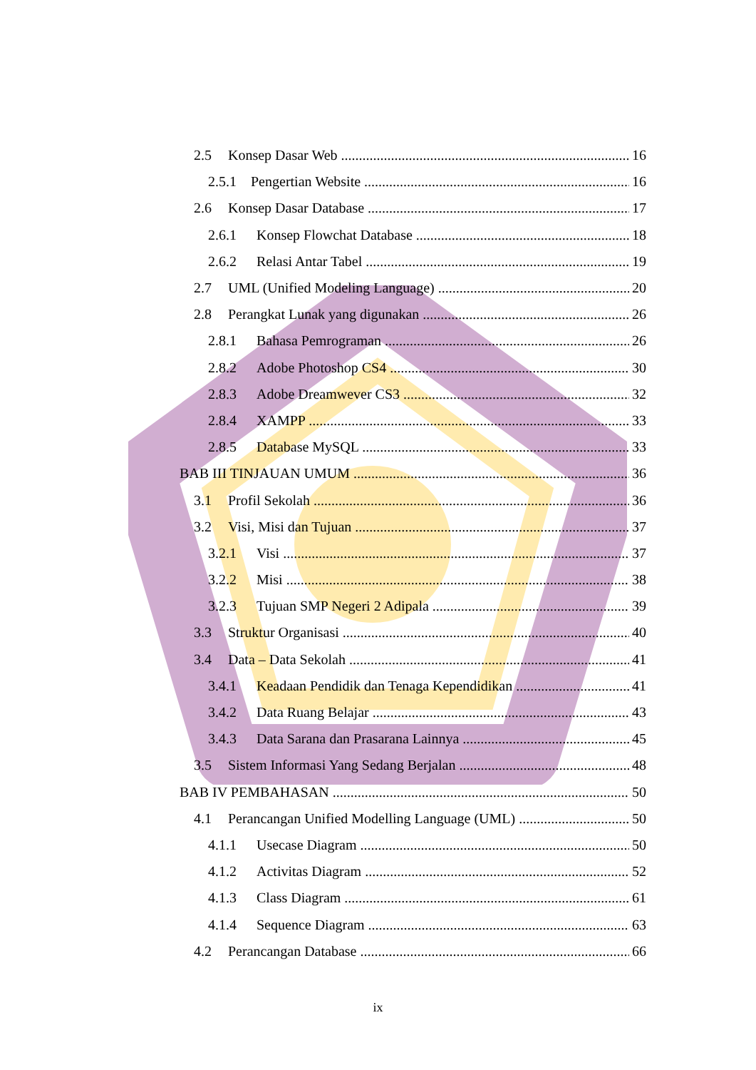2.5 Konsep Dasar Web 16
2.5.1 Pengertian Website 16
2.6 Konsep Dasar Database 17
2.6.1 Konsep Flowchat Database 18
2.6.2 Relasi Antar Tabel 19
2.7 UML (Unified Modeling Language) 20
2.8 Perangkat Lunak yang digunakan 26
2.8.1 Bahasa Pemrograman 26
2.8.2 Adobe Photoshop CS4 30
2.8.3 Adobe Dreamwever CS3 32
2.8.4 XAMPP 33
2.8.5 Database MySQL 33
BAB III TINJAUAN UMUM 36
3.1 Profil Sekolah 36
3.2 Visi, Misi dan Tujuan 37
3.2.1 Visi 37
3.2.2 Misi 38
3.2.3 Tujuan SMP Negeri 2 Adipala 39
3.3 Struktur Organisasi 40
3.4 Data – Data Sekolah 41
3.4.1 Keadaan Pendidik dan Tenaga Kependidikan 41
3.4.2 Data Ruang Belajar 43
3.4.3 Data Sarana dan Prasarana Lainnya 45
3.5 Sistem Informasi Yang Sedang Berjalan 48
BAB IV PEMBAHASAN 50
4.1 Perancangan Unified Modelling Language (UML) 50
4.1.1 Usecase Diagram 50
4.1.2 Activitas Diagram 52
4.1.3 Class Diagram 61
4.1.4 Sequence Diagram 63
4.2 Perancangan Database 66
ix